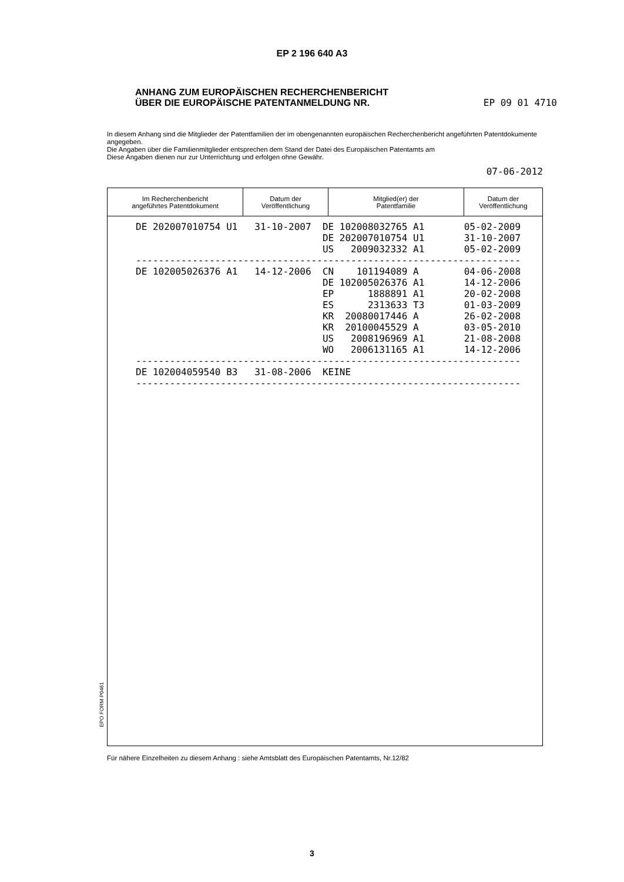EP 2 196 640 A3
ANHANG ZUM EUROPÄISCHEN RECHERCHENBERICHT
ÜBER DIE EUROPÄISCHE PATENTANMELDUNG NR.
EP 09 01 4710
In diesem Anhang sind die Mitglieder der Patentfamilien der im obengenannten europäischen Recherchenbericht angeführten Patentdokumente angegeben.
Die Angaben über die Familienmitglieder entsprechen dem Stand der Datei des Europäischen Patentamts am
Diese Angaben dienen nur zur Unterrichtung und erfolgen ohne Gewähr.
07-06-2012
| Im Recherchenbericht angeführtes Patentdokument | Datum der Veröffentlichung | Mitglied(er) der Patentfamilie | Datum der Veröffentlichung |
| --- | --- | --- | --- |
| DE 202007010754 U1 31-10-2007 DE 102008032765 A1 05-02-2009 DE 202007010754 U1 31-10-2007 US 2009032332 A1 05-02-2009 -------------------------------------------------------------------- DE 102005026376 A1 14-12-2006 CN 101194089 A 04-06-2008 DE 102005026376 A1 14-12-2006 EP 1888891 A1 20-02-2008 ES 2313633 T3 01-03-2009 KR 20080017446 A 26-02-2008 KR 20100045529 A 03-05-2010 US 2008196969 A1 21-08-2008 WO 2006131165 A1 14-12-2006 -------------------------------------------------------------------- DE 102004059540 B3 31-08-2006 KEINE -------------------------------------------------------------------- | | | |
EPO FORM P0461
Für nähere Einzelheiten zu diesem Anhang : siehe Amtsblatt des Europäischen Patentamts, Nr.12/82
3